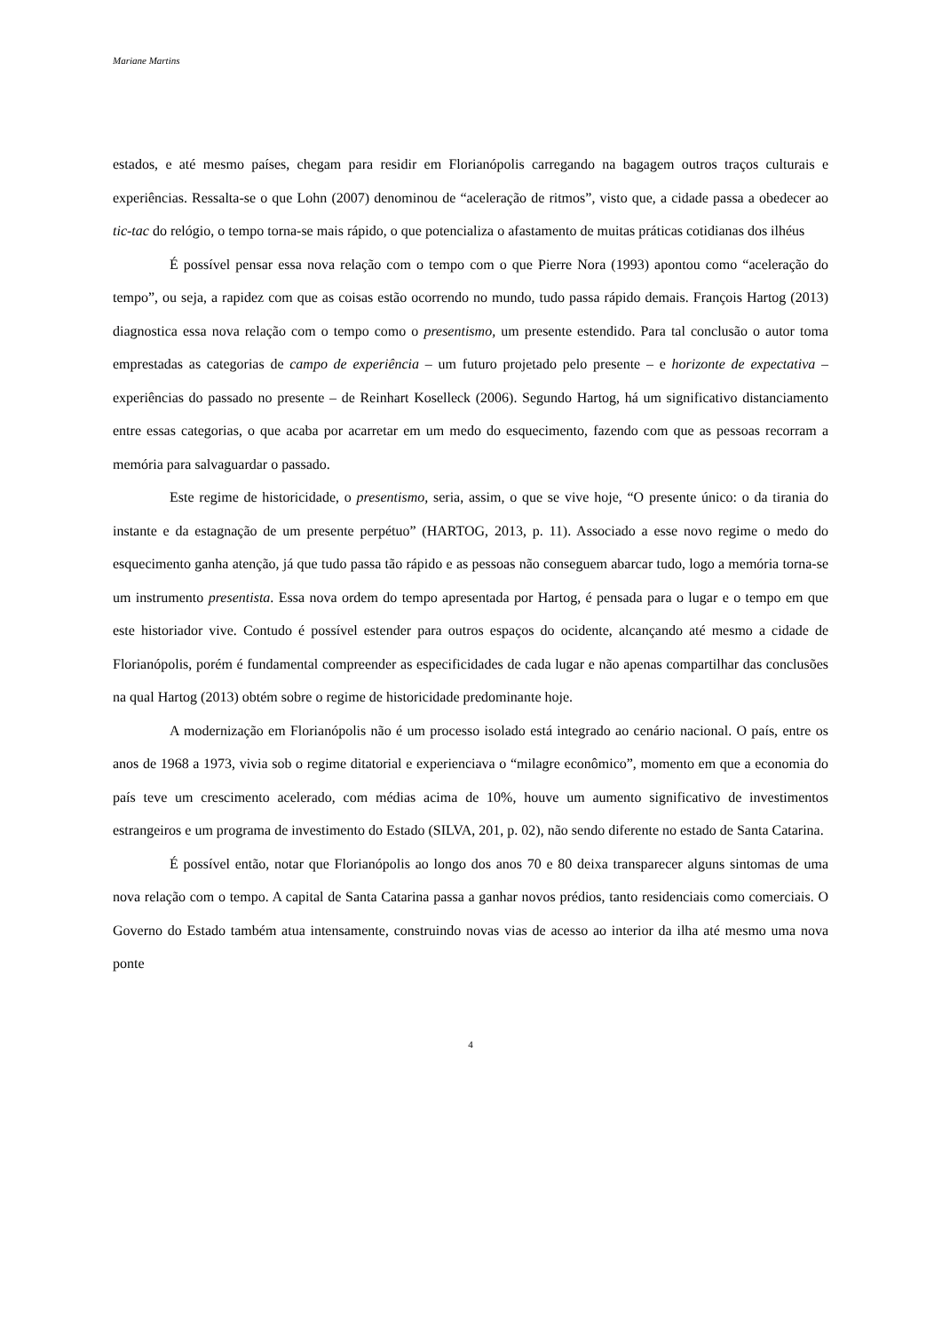Mariane Martins
estados, e até mesmo países, chegam para residir em Florianópolis carregando na bagagem outros traços culturais e experiências. Ressalta-se o que Lohn (2007) denominou de “aceleração de ritmos”, visto que, a cidade passa a obedecer ao tic-tac do relógio, o tempo torna-se mais rápido, o que potencializa o afastamento de muitas práticas cotidianas dos ilhéus
É possível pensar essa nova relação com o tempo com o que Pierre Nora (1993) apontou como “aceleração do tempo”, ou seja, a rapidez com que as coisas estão ocorrendo no mundo, tudo passa rápido demais. François Hartog (2013) diagnostica essa nova relação com o tempo como o presentismo, um presente estendido. Para tal conclusão o autor toma emprestadas as categorias de campo de experiência – um futuro projetado pelo presente – e horizonte de expectativa – experiências do passado no presente – de Reinhart Koselleck (2006). Segundo Hartog, há um significativo distanciamento entre essas categorias, o que acaba por acarretar em um medo do esquecimento, fazendo com que as pessoas recorram a memória para salvaguardar o passado.
Este regime de historicidade, o presentismo, seria, assim, o que se vive hoje, “O presente único: o da tirania do instante e da estagnação de um presente perpétuo” (HARTOG, 2013, p. 11). Associado a esse novo regime o medo do esquecimento ganha atenção, já que tudo passa tão rápido e as pessoas não conseguem abarcar tudo, logo a memória torna-se um instrumento presentista. Essa nova ordem do tempo apresentada por Hartog, é pensada para o lugar e o tempo em que este historiador vive. Contudo é possível estender para outros espaços do ocidente, alcançando até mesmo a cidade de Florianópolis, porém é fundamental compreender as especificidades de cada lugar e não apenas compartilhar das conclusões na qual Hartog (2013) obtém sobre o regime de historicidade predominante hoje.
A modernização em Florianópolis não é um processo isolado está integrado ao cenário nacional. O país, entre os anos de 1968 a 1973, vivia sob o regime ditatorial e experienciava o “milagre econômico”, momento em que a economia do país teve um crescimento acelerado, com médias acima de 10%, houve um aumento significativo de investimentos estrangeiros e um programa de investimento do Estado (SILVA, 201, p. 02), não sendo diferente no estado de Santa Catarina.
É possível então, notar que Florianópolis ao longo dos anos 70 e 80 deixa transparecer alguns sintomas de uma nova relação com o tempo. A capital de Santa Catarina passa a ganhar novos prédios, tanto residenciais como comerciais. O Governo do Estado também atua intensamente, construindo novas vias de acesso ao interior da ilha até mesmo uma nova ponte
4